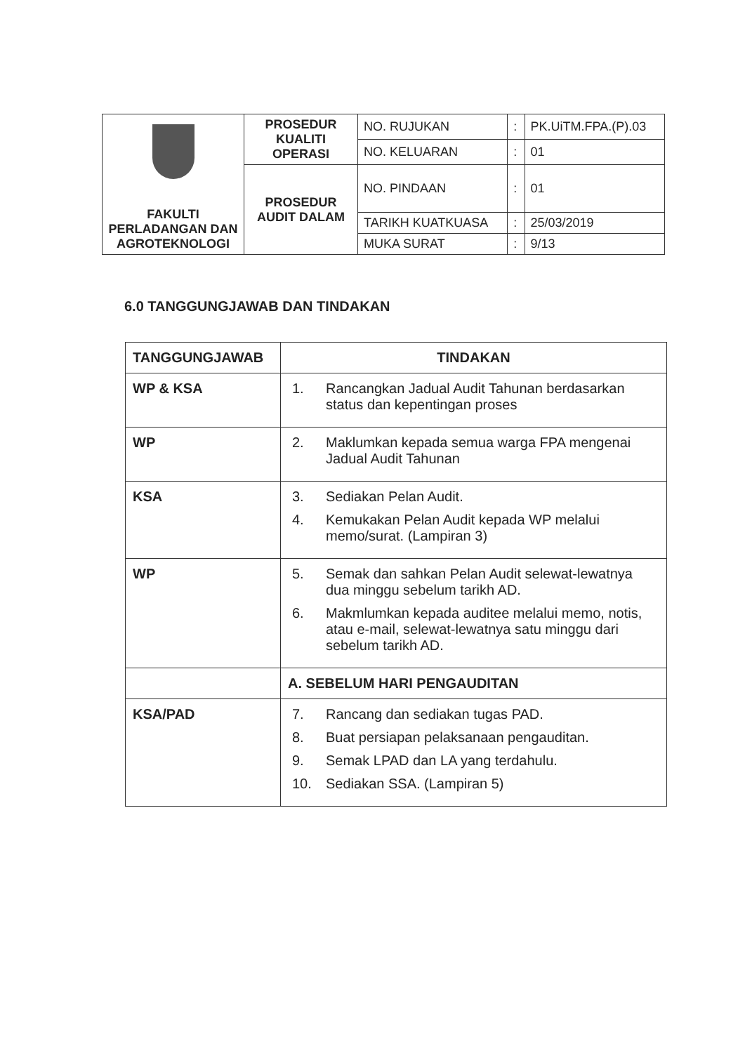| FAKULTI PERLADANGAN DAN AGROTEKNOLOGI | PROSEDUR KUALITI OPERASI | NO. RUJUKAN | : | PK.UiTM.FPA.(P).03 |
| | | NO. KELUARAN | : | 01 |
| | PROSEDUR AUDIT DALAM | NO. PINDAAN | : | 01 |
| | | TARIKH KUATKUASA | : | 25/03/2019 |
| | | MUKA SURAT | : | 9/13 |
6.0 TANGGUNGJAWAB DAN TINDAKAN
| TANGGUNGJAWAB | TINDAKAN |
| --- | --- |
| WP & KSA | 1. Rancangkan Jadual Audit Tahunan berdasarkan status dan kepentingan proses |
| WP | 2. Maklumkan kepada semua warga FPA mengenai Jadual Audit Tahunan |
| KSA | 3. Sediakan Pelan Audit. 4. Kemukakan Pelan Audit kepada WP melalui memo/surat. (Lampiran 3) |
| WP | 5. Semak dan sahkan Pelan Audit selewat-lewatnya dua minggu sebelum tarikh AD. 6. Makmlumkan kepada auditee melalui memo, notis, atau e-mail, selewat-lewatnya satu minggu dari sebelum tarikh AD. |
| | A. SEBELUM HARI PENGAUDITAN |
| KSA/PAD | 7. Rancang dan sediakan tugas PAD. 8. Buat persiapan pelaksanaan pengauditan. 9. Semak LPAD dan LA yang terdahulu. 10. Sediakan SSA. (Lampiran 5) |